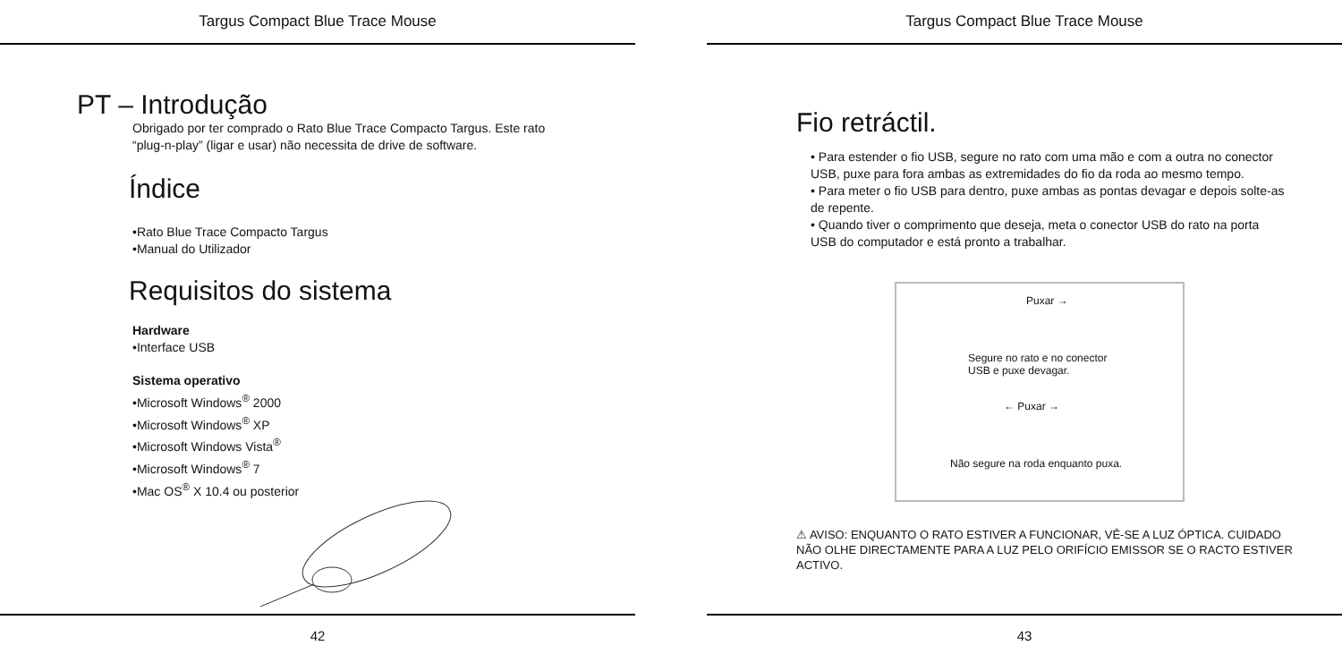Targus Compact Blue Trace Mouse
PT – Introdução
Obrigado por ter comprado o Rato Blue Trace Compacto Targus. Este rato
“plug-n-play” (ligar e usar) não necessita de drive de software.
Índice
•Rato Blue Trace Compacto Targus
•Manual do Utilizador
Requisitos do sistema
Hardware
•Interface USB
Sistema operativo
•Microsoft Windows<sup>®</sup> 2000
•Microsoft Windows<sup>®</sup> XP
•Microsoft Windows Vista<sup>®</sup>
•Microsoft Windows<sup>®</sup> 7
•Mac OS<sup>®</sup> X 10.4 ou posterior
42
Targus Compact Blue Trace Mouse
Fio retráctil.
• Para estender o fio USB, segure no rato com uma mão e com a outra no conector USB, puxe para fora ambas as extremidades do fio da roda ao mesmo tempo.
• Para meter o fio USB para dentro, puxe ambas as pontas devagar e depois solte-as de repente.
• Quando tiver o comprimento que deseja, meta o conector USB do rato na porta USB do computador e está pronto a trabalhar.
Puxar →
Segure no rato e no conector
USB e puxe devagar.
← Puxar →
Não segure na roda enquanto puxa.
⚠ AVISO: ENQUANTO O RATO ESTIVER A FUNCIONAR, VÊ-SE A LUZ ÓPTICA. CUIDADO NÃO OLHE DIRECTAMENTE PARA A LUZ PELO ORIFÍCIO EMISSOR SE O RACTO ESTIVER ACTIVO.
43